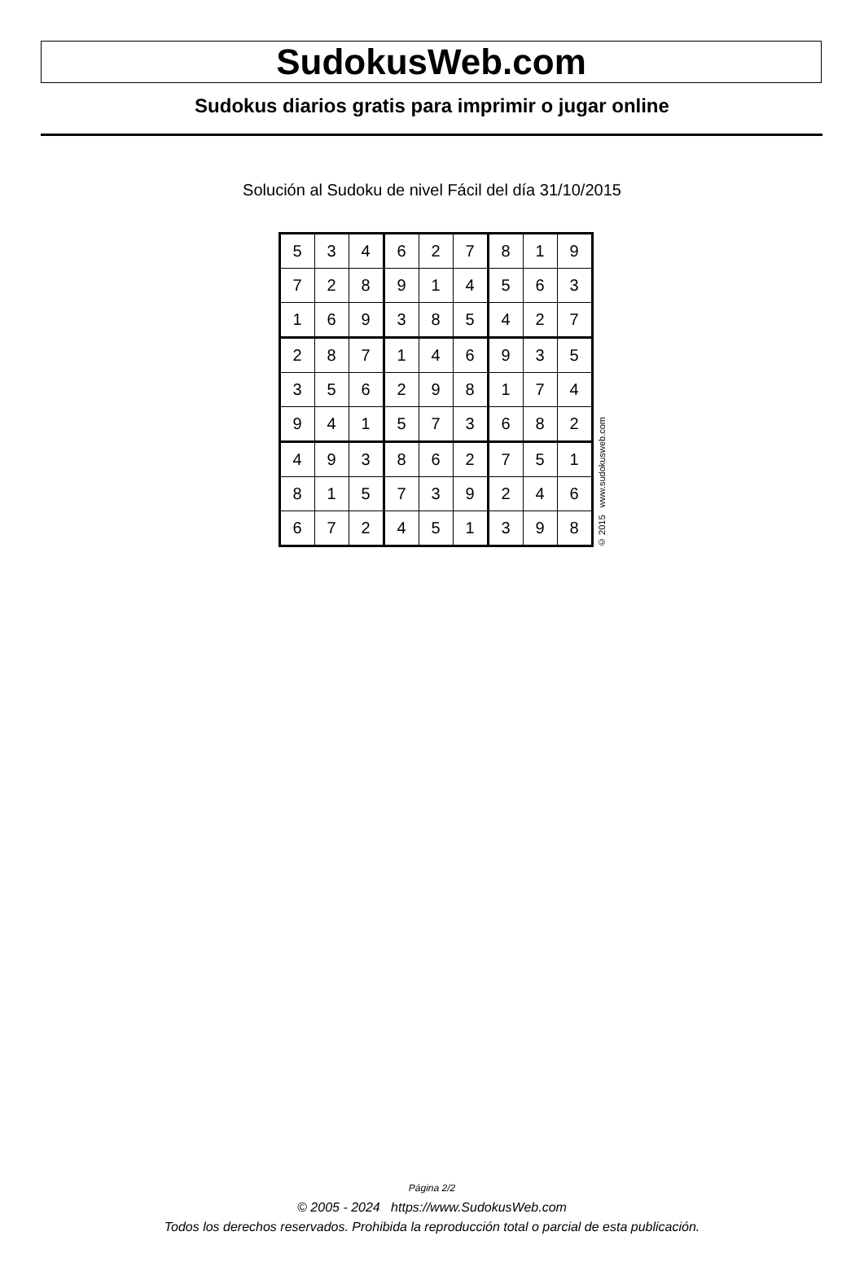SudokusWeb.com
Sudokus diarios gratis para imprimir o jugar online
Solución al Sudoku de nivel Fácil del día 31/10/2015
| 5 | 3 | 4 | 6 | 2 | 7 | 8 | 1 | 9 |
| 7 | 2 | 8 | 9 | 1 | 4 | 5 | 6 | 3 |
| 1 | 6 | 9 | 3 | 8 | 5 | 4 | 2 | 7 |
| 2 | 8 | 7 | 1 | 4 | 6 | 9 | 3 | 5 |
| 3 | 5 | 6 | 2 | 9 | 8 | 1 | 7 | 4 |
| 9 | 4 | 1 | 5 | 7 | 3 | 6 | 8 | 2 |
| 4 | 9 | 3 | 8 | 6 | 2 | 7 | 5 | 1 |
| 8 | 1 | 5 | 7 | 3 | 9 | 2 | 4 | 6 |
| 6 | 7 | 2 | 4 | 5 | 1 | 3 | 9 | 8 |
© 2015 www.sudokusweb.com
Página 2/2
© 2005 - 2024 https://www.SudokusWeb.com
Todos los derechos reservados. Prohibida la reproducción total o parcial de esta publicación.